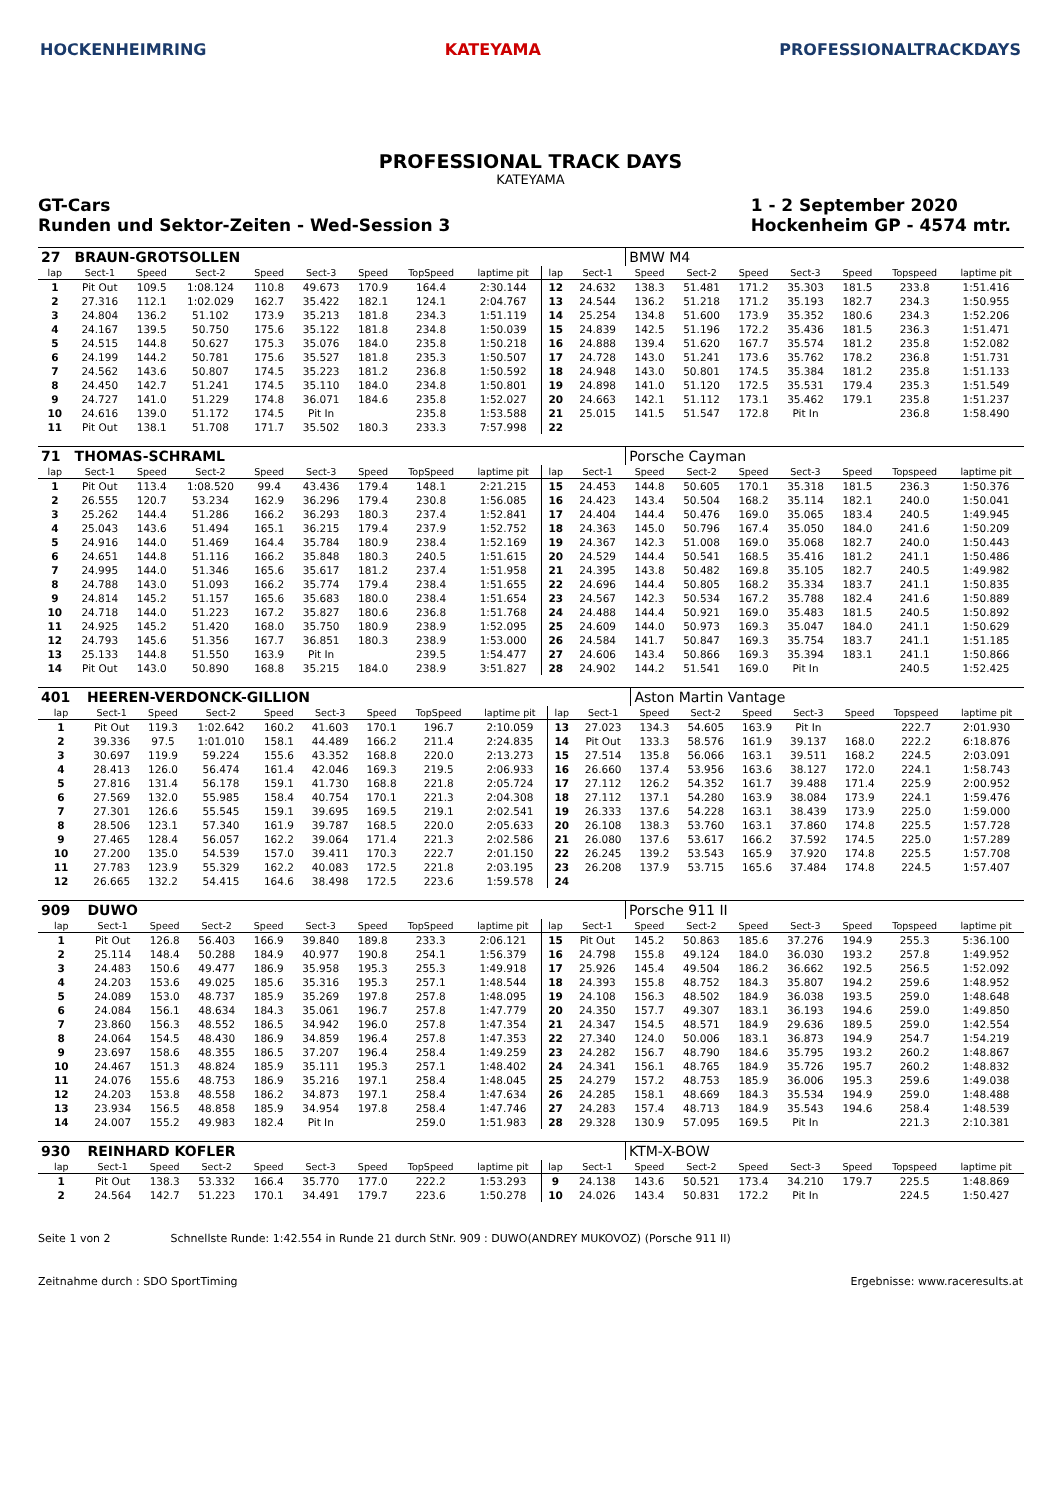HOCKENHEIMRING KATEYAMA PROFESSIONALTRACKDAYS
PROFESSIONAL TRACK DAYS
KATEYAMA
GT-Cars
Runden und Sektor-Zeiten - Wed-Session 3 1 - 2 September 2020
Hockenheim GP - 4574 mtr.
| 27 | BRAUN-GROTSOLLEN | | | | | | | | | | BMW M4 | | | | | | |
| lap | Sect-1 | Speed | Sect-2 | Speed | Sect-3 | Speed | TopSpeed | laptime pit | lap | Sect-1 | Speed | Sect-2 | Speed | Sect-3 | Speed | Topspeed | laptime pit |
| 1 | Pit Out | 109.5 | 1:08.124 | 110.8 | 49.673 | 170.9 | 164.4 | 2:30.144 | 12 | 24.632 | 138.3 | 51.481 | 171.2 | 35.303 | 181.5 | 233.8 | 1:51.416 |
| 2 | 27.316 | 112.1 | 1:02.029 | 162.7 | 35.422 | 182.1 | 124.1 | 2:04.767 | 13 | 24.544 | 136.2 | 51.218 | 171.2 | 35.193 | 182.7 | 234.3 | 1:50.955 |
| 3 | 24.804 | 136.2 | 51.102 | 173.9 | 35.213 | 181.8 | 234.3 | 1:51.119 | 14 | 25.254 | 134.8 | 51.600 | 173.9 | 35.352 | 180.6 | 234.3 | 1:52.206 |
| 4 | 24.167 | 139.5 | 50.750 | 175.6 | 35.122 | 181.8 | 234.8 | 1:50.039 | 15 | 24.839 | 142.5 | 51.196 | 172.2 | 35.436 | 181.5 | 236.3 | 1:51.471 |
| 5 | 24.515 | 144.8 | 50.627 | 175.3 | 35.076 | 184.0 | 235.8 | 1:50.218 | 16 | 24.888 | 139.4 | 51.620 | 167.7 | 35.574 | 181.2 | 235.8 | 1:52.082 |
| 6 | 24.199 | 144.2 | 50.781 | 175.6 | 35.527 | 181.8 | 235.3 | 1:50.507 | 17 | 24.728 | 143.0 | 51.241 | 173.6 | 35.762 | 178.2 | 236.8 | 1:51.731 |
| 7 | 24.562 | 143.6 | 50.807 | 174.5 | 35.223 | 181.2 | 236.8 | 1:50.592 | 18 | 24.948 | 143.0 | 50.801 | 174.5 | 35.384 | 181.2 | 235.8 | 1:51.133 |
| 8 | 24.450 | 142.7 | 51.241 | 174.5 | 35.110 | 184.0 | 234.8 | 1:50.801 | 19 | 24.898 | 141.0 | 51.120 | 172.5 | 35.531 | 179.4 | 235.3 | 1:51.549 |
| 9 | 24.727 | 141.0 | 51.229 | 174.8 | 36.071 | 184.6 | 235.8 | 1:52.027 | 20 | 24.663 | 142.1 | 51.112 | 173.1 | 35.462 | 179.1 | 235.8 | 1:51.237 |
| 10 | 24.616 | 139.0 | 51.172 | 174.5 | Pit In | | 235.8 | 1:53.588 | 21 | 25.015 | 141.5 | 51.547 | 172.8 | Pit In | | 236.8 | 1:58.490 |
| 11 | Pit Out | 138.1 | 51.708 | 171.7 | 35.502 | 180.3 | 233.3 | 7:57.998 | 22 | | | | | | | | |
| 71 | THOMAS-SCHRAML | | | | | | | | | | Porsche Cayman | | | | | | |
| lap | Sect-1 | Speed | Sect-2 | Speed | Sect-3 | Speed | TopSpeed | laptime pit | lap | Sect-1 | Speed | Sect-2 | Speed | Sect-3 | Speed | Topspeed | laptime pit |
| 1 | Pit Out | 113.4 | 1:08.520 | 99.4 | 43.436 | 179.4 | 148.1 | 2:21.215 | 15 | 24.453 | 144.8 | 50.605 | 170.1 | 35.318 | 181.5 | 236.3 | 1:50.376 |
| 2 | 26.555 | 120.7 | 53.234 | 162.9 | 36.296 | 179.4 | 230.8 | 1:56.085 | 16 | 24.423 | 143.4 | 50.504 | 168.2 | 35.114 | 182.1 | 240.0 | 1:50.041 |
| 3 | 25.262 | 144.4 | 51.286 | 166.2 | 36.293 | 180.3 | 237.4 | 1:52.841 | 17 | 24.404 | 144.4 | 50.476 | 169.0 | 35.065 | 183.4 | 240.5 | 1:49.945 |
| 4 | 25.043 | 143.6 | 51.494 | 165.1 | 36.215 | 179.4 | 237.9 | 1:52.752 | 18 | 24.363 | 145.0 | 50.796 | 167.4 | 35.050 | 184.0 | 241.6 | 1:50.209 |
| 5 | 24.916 | 144.0 | 51.469 | 164.4 | 35.784 | 180.9 | 238.4 | 1:52.169 | 19 | 24.367 | 142.3 | 51.008 | 169.0 | 35.068 | 182.7 | 240.0 | 1:50.443 |
| 6 | 24.651 | 144.8 | 51.116 | 166.2 | 35.848 | 180.3 | 240.5 | 1:51.615 | 20 | 24.529 | 144.4 | 50.541 | 168.5 | 35.416 | 181.2 | 241.1 | 1:50.486 |
| 7 | 24.995 | 144.0 | 51.346 | 165.6 | 35.617 | 181.2 | 237.4 | 1:51.958 | 21 | 24.395 | 143.8 | 50.482 | 169.8 | 35.105 | 182.7 | 240.5 | 1:49.982 |
| 8 | 24.788 | 143.0 | 51.093 | 166.2 | 35.774 | 179.4 | 238.4 | 1:51.655 | 22 | 24.696 | 144.4 | 50.805 | 168.2 | 35.334 | 183.7 | 241.1 | 1:50.835 |
| 9 | 24.814 | 145.2 | 51.157 | 165.6 | 35.683 | 180.0 | 238.4 | 1:51.654 | 23 | 24.567 | 142.3 | 50.534 | 167.2 | 35.788 | 182.4 | 241.6 | 1:50.889 |
| 10 | 24.718 | 144.0 | 51.223 | 167.2 | 35.827 | 180.6 | 236.8 | 1:51.768 | 24 | 24.488 | 144.4 | 50.921 | 169.0 | 35.483 | 181.5 | 240.5 | 1:50.892 |
| 11 | 24.925 | 145.2 | 51.420 | 168.0 | 35.750 | 180.9 | 238.9 | 1:52.095 | 25 | 24.609 | 144.0 | 50.973 | 169.3 | 35.047 | 184.0 | 241.1 | 1:50.629 |
| 12 | 24.793 | 145.6 | 51.356 | 167.7 | 36.851 | 180.3 | 238.9 | 1:53.000 | 26 | 24.584 | 141.7 | 50.847 | 169.3 | 35.754 | 183.7 | 241.1 | 1:51.185 |
| 13 | 25.133 | 144.8 | 51.550 | 163.9 | Pit In | | 239.5 | 1:54.477 | 27 | 24.606 | 143.4 | 50.866 | 169.3 | 35.394 | 183.1 | 241.1 | 1:50.866 |
| 14 | Pit Out | 143.0 | 50.890 | 168.8 | 35.215 | 184.0 | 238.9 | 3:51.827 | 28 | 24.902 | 144.2 | 51.541 | 169.0 | Pit In | | 240.5 | 1:52.425 |
| 401 | HEEREN-VERDONCK-GILLION | | | | | | | | | | Aston Martin Vantage | | | | | | |
| lap | Sect-1 | Speed | Sect-2 | Speed | Sect-3 | Speed | TopSpeed | laptime pit | lap | Sect-1 | Speed | Sect-2 | Speed | Sect-3 | Speed | Topspeed | laptime pit |
| 1 | Pit Out | 119.3 | 1:02.642 | 160.2 | 41.603 | 170.1 | 196.7 | 2:10.059 | 13 | 27.023 | 134.3 | 54.605 | 163.9 | Pit In | | 222.7 | 2:01.930 |
| 2 | 39.336 | 97.5 | 1:01.010 | 158.1 | 44.489 | 166.2 | 211.4 | 2:24.835 | 14 | Pit Out | 133.3 | 58.576 | 161.9 | 39.137 | 168.0 | 222.2 | 6:18.876 |
| 3 | 30.697 | 119.9 | 59.224 | 155.6 | 43.352 | 168.8 | 220.0 | 2:13.273 | 15 | 27.514 | 135.8 | 56.066 | 163.1 | 39.511 | 168.2 | 224.5 | 2:03.091 |
| 4 | 28.413 | 126.0 | 56.474 | 161.4 | 42.046 | 169.3 | 219.5 | 2:06.933 | 16 | 26.660 | 137.4 | 53.956 | 163.6 | 38.127 | 172.0 | 224.1 | 1:58.743 |
| 5 | 27.816 | 131.4 | 56.178 | 159.1 | 41.730 | 168.8 | 221.8 | 2:05.724 | 17 | 27.112 | 126.2 | 54.352 | 161.7 | 39.488 | 171.4 | 225.9 | 2:00.952 |
| 6 | 27.569 | 132.0 | 55.985 | 158.4 | 40.754 | 170.1 | 221.3 | 2:04.308 | 18 | 27.112 | 137.1 | 54.280 | 163.9 | 38.084 | 173.9 | 224.1 | 1:59.476 |
| 7 | 27.301 | 126.6 | 55.545 | 159.1 | 39.695 | 169.5 | 219.1 | 2:02.541 | 19 | 26.333 | 137.6 | 54.228 | 163.1 | 38.439 | 173.9 | 225.0 | 1:59.000 |
| 8 | 28.506 | 123.1 | 57.340 | 161.9 | 39.787 | 168.5 | 220.0 | 2:05.633 | 20 | 26.108 | 138.3 | 53.760 | 163.1 | 37.860 | 174.8 | 225.5 | 1:57.728 |
| 9 | 27.465 | 128.4 | 56.057 | 162.2 | 39.064 | 171.4 | 221.3 | 2:02.586 | 21 | 26.080 | 137.6 | 53.617 | 166.2 | 37.592 | 174.5 | 225.0 | 1:57.289 |
| 10 | 27.200 | 135.0 | 54.539 | 157.0 | 39.411 | 170.3 | 222.7 | 2:01.150 | 22 | 26.245 | 139.2 | 53.543 | 165.9 | 37.920 | 174.8 | 225.5 | 1:57.708 |
| 11 | 27.783 | 123.9 | 55.329 | 162.2 | 40.083 | 172.5 | 221.8 | 2:03.195 | 23 | 26.208 | 137.9 | 53.715 | 165.6 | 37.484 | 174.8 | 224.5 | 1:57.407 |
| 12 | 26.665 | 132.2 | 54.415 | 164.6 | 38.498 | 172.5 | 223.6 | 1:59.578 | 24 | | | | | | | | |
| 909 | DUWO | | | | | | | | | | Porsche 911 II | | | | | | |
| lap | Sect-1 | Speed | Sect-2 | Speed | Sect-3 | Speed | TopSpeed | laptime pit | lap | Sect-1 | Speed | Sect-2 | Speed | Sect-3 | Speed | Topspeed | laptime pit |
| 1 | Pit Out | 126.8 | 56.403 | 166.9 | 39.840 | 189.8 | 233.3 | 2:06.121 | 15 | Pit Out | 145.2 | 50.863 | 185.6 | 37.276 | 194.9 | 255.3 | 5:36.100 |
| 2 | 25.114 | 148.4 | 50.288 | 184.9 | 40.977 | 190.8 | 254.1 | 1:56.379 | 16 | 24.798 | 155.8 | 49.124 | 184.0 | 36.030 | 193.2 | 257.8 | 1:49.952 |
| 3 | 24.483 | 150.6 | 49.477 | 186.9 | 35.958 | 195.3 | 255.3 | 1:49.918 | 17 | 25.926 | 145.4 | 49.504 | 186.2 | 36.662 | 192.5 | 256.5 | 1:52.092 |
| 4 | 24.203 | 153.6 | 49.025 | 185.6 | 35.316 | 195.3 | 257.1 | 1:48.544 | 18 | 24.393 | 155.8 | 48.752 | 184.3 | 35.807 | 194.2 | 259.6 | 1:48.952 |
| 5 | 24.089 | 153.0 | 48.737 | 185.9 | 35.269 | 197.8 | 257.8 | 1:48.095 | 19 | 24.108 | 156.3 | 48.502 | 184.9 | 36.038 | 193.5 | 259.0 | 1:48.648 |
| 6 | 24.084 | 156.1 | 48.634 | 184.3 | 35.061 | 196.7 | 257.8 | 1:47.779 | 20 | 24.350 | 157.7 | 49.307 | 183.1 | 36.193 | 194.6 | 259.0 | 1:49.850 |
| 7 | 23.860 | 156.3 | 48.552 | 186.5 | 34.942 | 196.0 | 257.8 | 1:47.354 | 21 | 24.347 | 154.5 | 48.571 | 184.9 | 29.636 | 189.5 | 259.0 | 1:42.554 |
| 8 | 24.064 | 154.5 | 48.430 | 186.9 | 34.859 | 196.4 | 257.8 | 1:47.353 | 22 | 27.340 | 124.0 | 50.006 | 183.1 | 36.873 | 194.9 | 254.7 | 1:54.219 |
| 9 | 23.697 | 158.6 | 48.355 | 186.5 | 37.207 | 196.4 | 258.4 | 1:49.259 | 23 | 24.282 | 156.7 | 48.790 | 184.6 | 35.795 | 193.2 | 260.2 | 1:48.867 |
| 10 | 24.467 | 151.3 | 48.824 | 185.9 | 35.111 | 195.3 | 257.1 | 1:48.402 | 24 | 24.341 | 156.1 | 48.765 | 184.9 | 35.726 | 195.7 | 260.2 | 1:48.832 |
| 11 | 24.076 | 155.6 | 48.753 | 186.9 | 35.216 | 197.1 | 258.4 | 1:48.045 | 25 | 24.279 | 157.2 | 48.753 | 185.9 | 36.006 | 195.3 | 259.6 | 1:49.038 |
| 12 | 24.203 | 153.8 | 48.558 | 186.2 | 34.873 | 197.1 | 258.4 | 1:47.634 | 26 | 24.285 | 158.1 | 48.669 | 184.3 | 35.534 | 194.9 | 259.0 | 1:48.488 |
| 13 | 23.934 | 156.5 | 48.858 | 185.9 | 34.954 | 197.8 | 258.4 | 1:47.746 | 27 | 24.283 | 157.4 | 48.713 | 184.9 | 35.543 | 194.6 | 258.4 | 1:48.539 |
| 14 | 24.007 | 155.2 | 49.983 | 182.4 | Pit In | | 259.0 | 1:51.983 | 28 | 29.328 | 130.9 | 57.095 | 169.5 | Pit In | | 221.3 | 2:10.381 |
| 930 | REINHARD KOFLER | | | | | | | | | | KTM-X-BOW | | | | | | |
| lap | Sect-1 | Speed | Sect-2 | Speed | Sect-3 | Speed | TopSpeed | laptime pit | lap | Sect-1 | Speed | Sect-2 | Speed | Sect-3 | Speed | Topspeed | laptime pit |
| 1 | Pit Out | 138.3 | 53.332 | 166.4 | 35.770 | 177.0 | 222.2 | 1:53.293 | 9 | 24.138 | 143.6 | 50.521 | 173.4 | 34.210 | 179.7 | 225.5 | 1:48.869 |
| 2 | 24.564 | 142.7 | 51.223 | 170.1 | 34.491 | 179.7 | 223.6 | 1:50.278 | 10 | 24.026 | 143.4 | 50.831 | 172.2 | Pit In | | 224.5 | 1:50.427 |
Seite 1 von 2 Schnellste Runde: 1:42.554 in Runde 21 durch StNr. 909 : DUWO(ANDREY MUKOVOZ) (Porsche 911 II)
Zeitnahme durch : SDO SportTiming Ergebnisse: www.raceresults.at